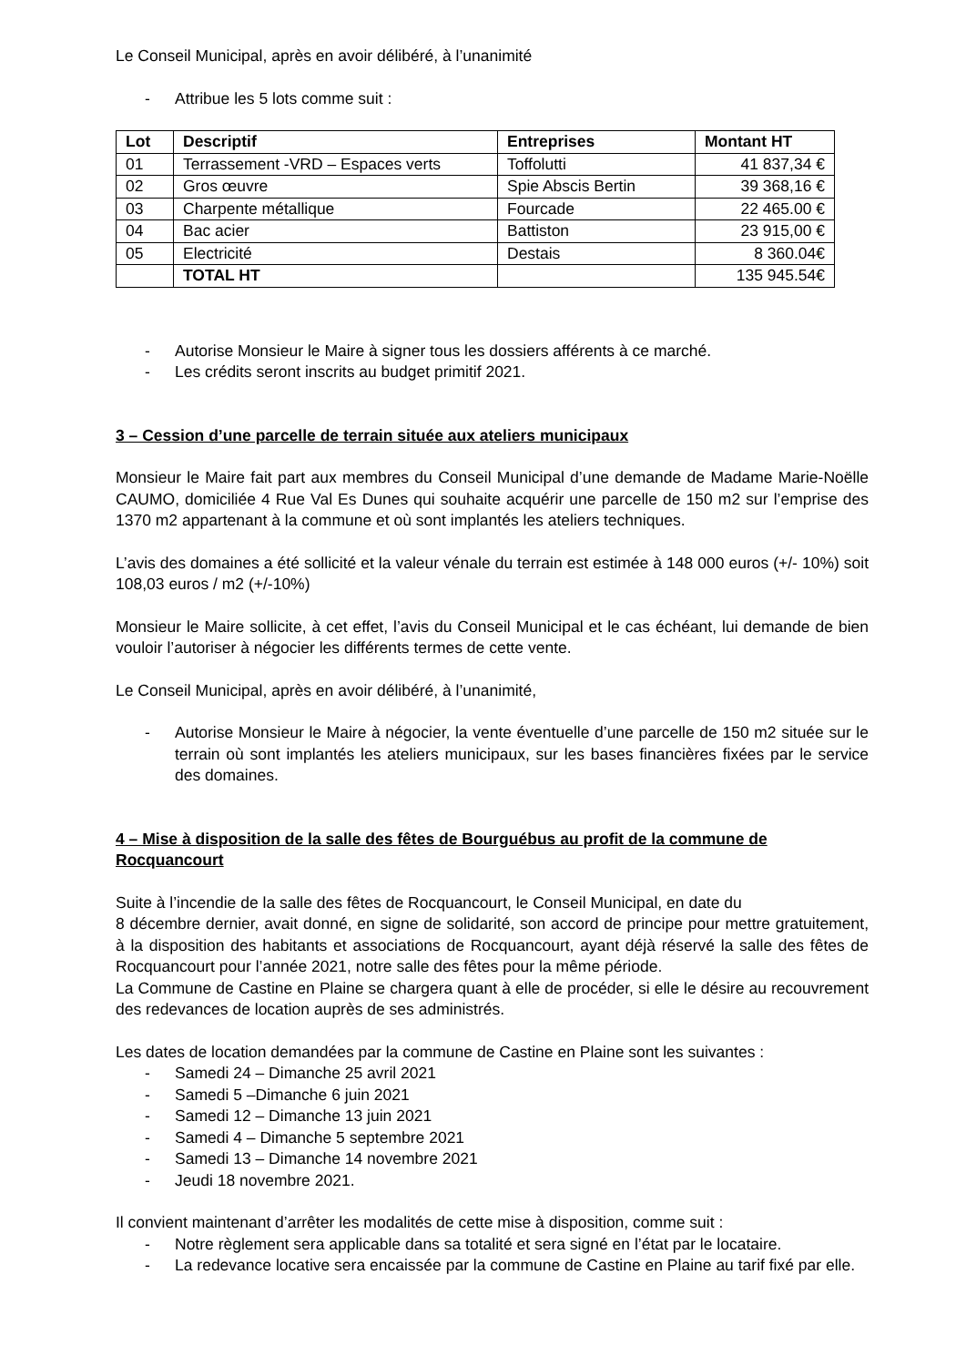Le Conseil Municipal, après en avoir délibéré, à l’unanimité
- Attribue les 5 lots comme suit :
| Lot | Descriptif | Entreprises | Montant HT |
| --- | --- | --- | --- |
| 01 | Terrassement -VRD – Espaces verts | Toffolutti | 41 837,34 € |
| 02 | Gros œuvre | Spie Abscis Bertin | 39 368,16 € |
| 03 | Charpente métallique | Fourcade | 22 465.00 € |
| 04 | Bac acier | Battiston | 23 915,00 € |
| 05 | Electricité | Destais | 8 360.04€ |
| | TOTAL HT | | 135 945.54€ |
- Autorise Monsieur le Maire à signer tous les dossiers afférents à ce marché.
- Les crédits seront inscrits au budget primitif 2021.
3 – Cession d’une parcelle de terrain située aux ateliers municipaux
Monsieur le Maire fait part aux membres du Conseil Municipal d’une demande de Madame Marie-Noëlle CAUMO, domiciliée 4 Rue Val Es Dunes qui souhaite acquérir une parcelle de 150 m2 sur l’emprise des 1370 m2 appartenant à la commune et où sont implantés les ateliers techniques.
L’avis des domaines a été sollicité et la valeur vénale du terrain est estimée à 148 000 euros (+/- 10%) soit 108,03 euros / m2 (+/-10%)
Monsieur le Maire sollicite, à cet effet, l’avis du Conseil Municipal et le cas échéant, lui demande de bien vouloir l’autoriser à négocier les différents termes de cette vente.
Le Conseil Municipal, après en avoir délibéré, à l’unanimité,
- Autorise Monsieur le Maire à négocier, la vente éventuelle d’une parcelle de 150 m2 située sur le terrain où sont implantés les ateliers municipaux, sur les bases financières fixées par le service des domaines.
4 – Mise à disposition de la salle des fêtes de Bourguébus au profit de la commune de Rocquancourt
Suite à l’incendie de la salle des fêtes de Rocquancourt, le Conseil Municipal, en date du
8 décembre dernier, avait donné, en signe de solidarité, son accord de principe pour mettre gratuitement, à la disposition des habitants et associations de Rocquancourt, ayant déjà réservé la salle des fêtes de Rocquancourt pour l’année 2021, notre salle des fêtes pour la même période.
La Commune de Castine en Plaine se chargera quant à elle de procéder, si elle le désire au recouvrement des redevances de location auprès de ses administrés.
Les dates de location demandées par la commune de Castine en Plaine sont les suivantes :
- Samedi 24 – Dimanche 25 avril 2021
- Samedi 5 –Dimanche 6 juin 2021
- Samedi 12 – Dimanche 13 juin 2021
- Samedi 4 – Dimanche 5 septembre 2021
- Samedi 13 – Dimanche 14 novembre 2021
- Jeudi 18 novembre 2021.
Il convient maintenant d’arrêter les modalités de cette mise à disposition, comme suit :
- Notre règlement sera applicable dans sa totalité et sera signé en l’état par le locataire.
- La redevance locative sera encaissée par la commune de Castine en Plaine au tarif fixé par elle.